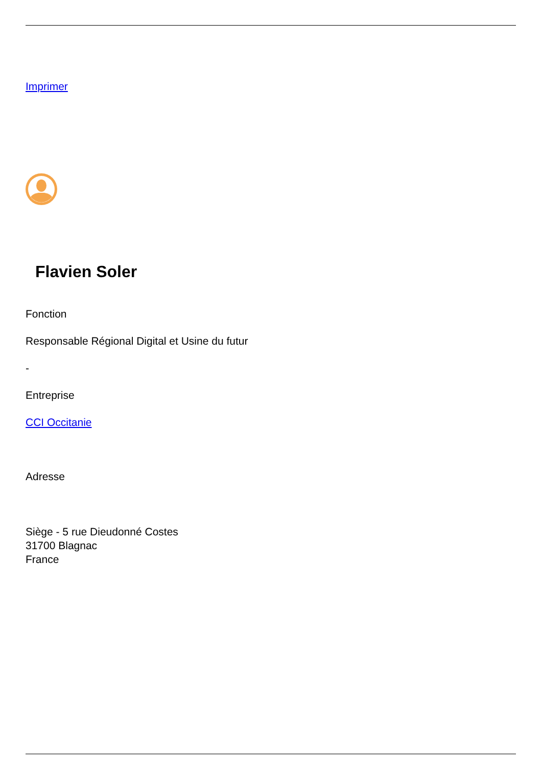Imprimer
Flavien Soler
Fonction
Responsable Régional Digital et Usine du futur
-
Entreprise
CCI Occitanie
Adresse
Siège - 5 rue Dieudonné Costes
31700 Blagnac
France